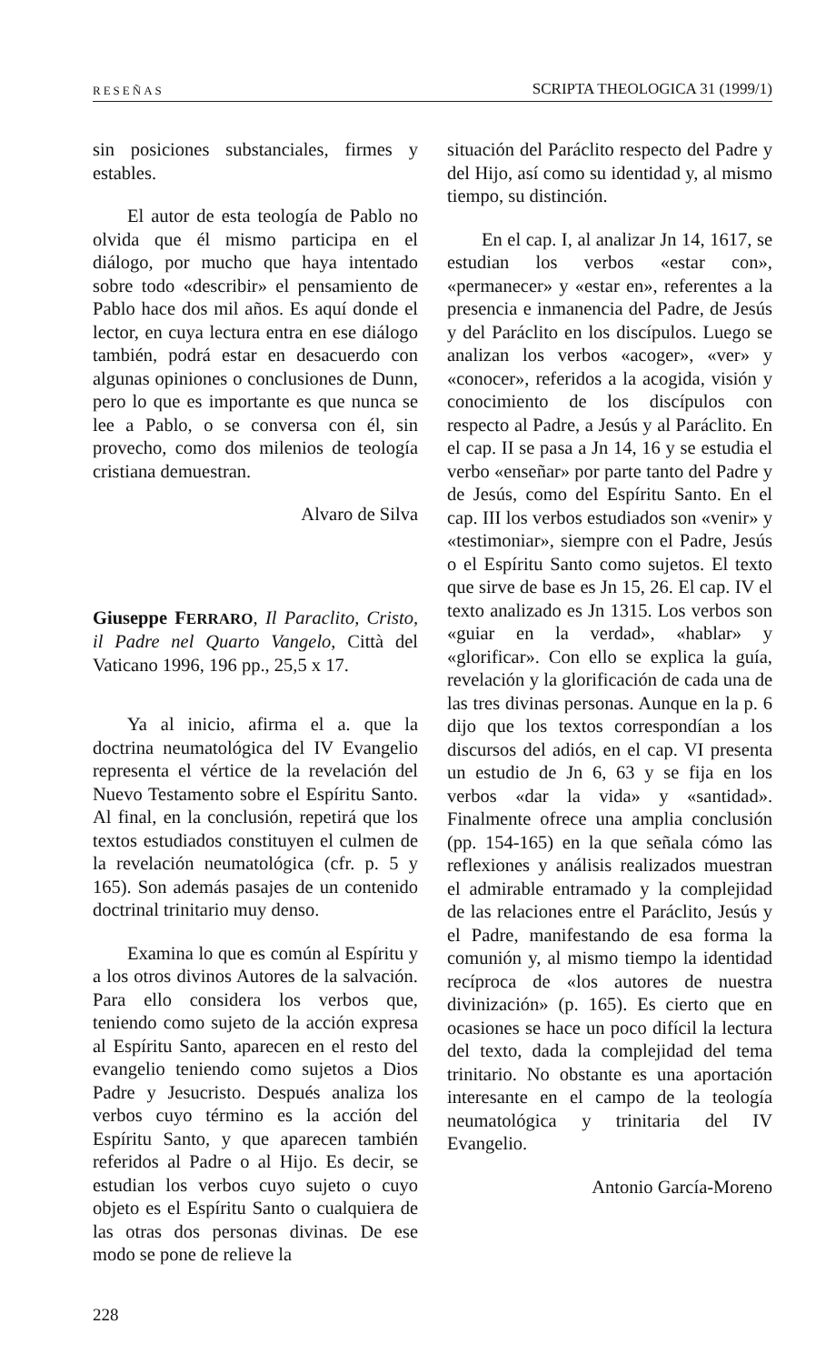RESEÑAS SCRIPTA THEOLOGICA 31 (1999/1)
sin posiciones substanciales, firmes y estables.
El autor de esta teología de Pablo no olvida que él mismo participa en el diálogo, por mucho que haya intentado sobre todo «describir» el pensamiento de Pablo hace dos mil años. Es aquí donde el lector, en cuya lectura entra en ese diálogo también, podrá estar en desacuerdo con algunas opiniones o conclusiones de Dunn, pero lo que es importante es que nunca se lee a Pablo, o se conversa con él, sin provecho, como dos milenios de teología cristiana demuestran.
Alvaro de Silva
Giuseppe F ERRARO, Il Paraclito, Cristo, il Padre nel Quarto Vangelo, Città del Vaticano 1996, 196 pp., 25,5 x 17.
Ya al inicio, afirma el a. que la doctrina neumatológica del IV Evangelio representa el vértice de la revelación del Nuevo Testamento sobre el Espíritu Santo. Al final, en la conclusión, repetirá que los textos estudiados constituyen el culmen de la revelación neumatológica (cfr. p. 5 y 165). Son además pasajes de un contenido doctrinal trinitario muy denso.
Examina lo que es común al Espíritu y a los otros divinos Autores de la salvación. Para ello considera los verbos que, teniendo como sujeto de la acción expresa al Espíritu Santo, aparecen en el resto del evangelio teniendo como sujetos a Dios Padre y Jesucristo. Después analiza los verbos cuyo término es la acción del Espíritu Santo, y que aparecen también referidos al Padre o al Hijo. Es decir, se estudian los verbos cuyo sujeto o cuyo objeto es el Espíritu Santo o cualquiera de las otras dos personas divinas. De ese modo se pone de relieve la
228
situación del Paráclito respecto del Padre y del Hijo, así como su identidad y, al mismo tiempo, su distinción.
En el cap. I, al analizar Jn 14, 1617, se estudian los verbos «estar con», «permanecer» y «estar en», referentes a la presencia e inmanencia del Padre, de Jesús y del Paráclito en los discípulos. Luego se analizan los verbos «acoger», «ver» y «conocer», referidos a la acogida, visión y conocimiento de los discípulos con respecto al Padre, a Jesús y al Paráclito. En el cap. II se pasa a Jn 14, 16 y se estudia el verbo «enseñar» por parte tanto del Padre y de Jesús, como del Espíritu Santo. En el cap. III los verbos estudiados son «venir» y «testimoniar», siempre con el Padre, Jesús o el Espíritu Santo como sujetos. El texto que sirve de base es Jn 15, 26. El cap. IV el texto analizado es Jn 1315. Los verbos son «guiar en la verdad», «hablar» y «glorificar». Con ello se explica la guía, revelación y la glorificación de cada una de las tres divinas personas. Aunque en la p. 6 dijo que los textos correspondían a los discursos del adiós, en el cap. VI presenta un estudio de Jn 6, 63 y se fija en los verbos «dar la vida» y «santidad». Finalmente ofrece una amplia conclusión (pp. 154-165) en la que señala cómo las reflexiones y análisis realizados muestran el admirable entramado y la complejidad de las relaciones entre el Paráclito, Jesús y el Padre, manifestando de esa forma la comunión y, al mismo tiempo la identidad recíproca de «los autores de nuestra divinización» (p. 165). Es cierto que en ocasiones se hace un poco difícil la lectura del texto, dada la complejidad del tema trinitario. No obstante es una aportación interesante en el campo de la teología neumatológica y trinitaria del IV Evangelio.
Antonio García-Moreno